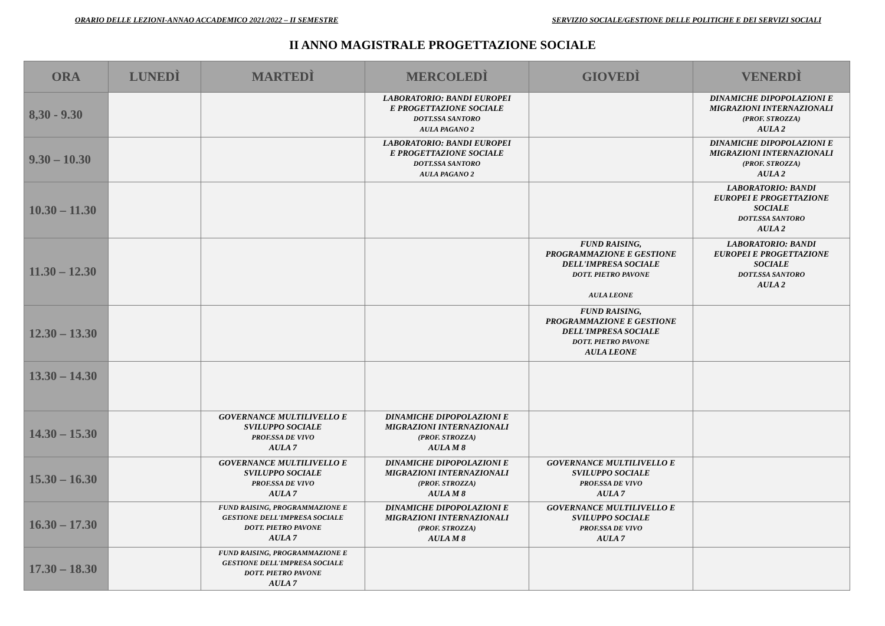ORARIO DELLE LEZIONI-ANNAO ACCADEMICO 2021/2022 – II SEMESTRE SERVIZIO SOCIALE/GESTIONE DELLE POLITICHE E DEI SERVIZI SOCIALI
II ANNO MAGISTRALE PROGETTAZIONE SOCIALE
| ORA | LUNEDÌ | MARTEDÌ | MERCOLEDÌ | GIOVEDÌ | VENERDÌ |
| --- | --- | --- | --- | --- | --- |
| 8,30 - 9.30 | | | LABORATORIO: BANDI EUROPEI E PROGETTAZIONE SOCIALE DOTT.SSA SANTORO AULA PAGANO 2 | | DINAMICHE DIPOPOLAZIONI E MIGRAZIONI INTERNAZIONALI (PROF. STROZZA) AULA 2 |
| 9.30 – 10.30 | | | LABORATORIO: BANDI EUROPEI E PROGETTAZIONE SOCIALE DOTT.SSA SANTORO AULA PAGANO 2 | | DINAMICHE DIPOPOLAZIONI E MIGRAZIONI INTERNAZIONALI (PROF. STROZZA) AULA 2 |
| 10.30 – 11.30 | | | | | LABORATORIO: BANDI EUROPEI E PROGETTAZIONE SOCIALE DOTT.SSA SANTORO AULA 2 |
| 11.30 – 12.30 | | | | FUND RAISING, PROGRAMMAZIONE E GESTIONE DELL'IMPRESA SOCIALE DOTT. PIETRO PAVONE AULA LEONE | LABORATORIO: BANDI EUROPEI E PROGETTAZIONE SOCIALE DOTT.SSA SANTORO AULA 2 |
| 12.30 – 13.30 | | | | FUND RAISING, PROGRAMMAZIONE E GESTIONE DELL'IMPRESA SOCIALE DOTT. PIETRO PAVONE AULA LEONE | |
| 13.30 – 14.30 | | | | | |
| 14.30 – 15.30 | | GOVERNANCE MULTILIVELLO E SVILUPPO SOCIALE PROF.SSA DE VIVO AULA 7 | DINAMICHE DIPOPOLAZIONI E MIGRAZIONI INTERNAZIONALI (PROF. STROZZA) AULA M 8 | | |
| 15.30 – 16.30 | | GOVERNANCE MULTILIVELLO E SVILUPPO SOCIALE PROF.SSA DE VIVO AULA 7 | DINAMICHE DIPOPOLAZIONI E MIGRAZIONI INTERNAZIONALI (PROF. STROZZA) AULA M 8 | GOVERNANCE MULTILIVELLO E SVILUPPO SOCIALE PROF.SSA DE VIVO AULA 7 | |
| 16.30 – 17.30 | | FUND RAISING, PROGRAMMAZIONE E GESTIONE DELL'IMPRESA SOCIALE DOTT. PIETRO PAVONE AULA 7 | DINAMICHE DIPOPOLAZIONI E MIGRAZIONI INTERNAZIONALI (PROF. STROZZA) AULA M 8 | GOVERNANCE MULTILIVELLO E SVILUPPO SOCIALE PROF.SSA DE VIVO AULA 7 | |
| 17.30 – 18.30 | | FUND RAISING, PROGRAMMAZIONE E GESTIONE DELL'IMPRESA SOCIALE DOTT. PIETRO PAVONE AULA 7 | | | |